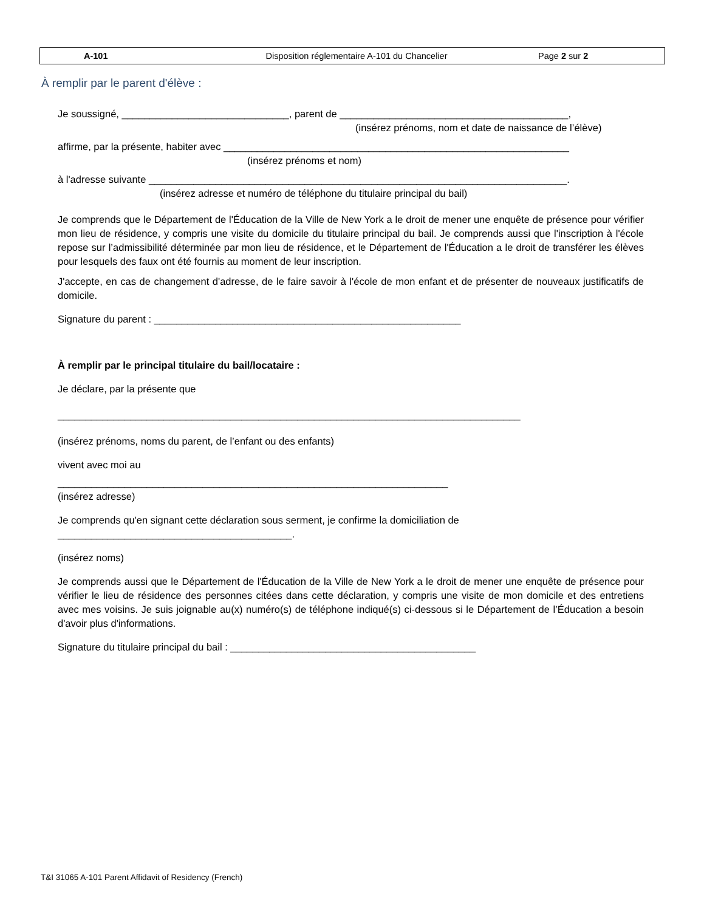| A-101 | Disposition réglementaire A-101 du Chancelier | Page 2 sur 2 |
À remplir par le parent d'élève :
Je soussigné, ______________________________, parent de _________________________________________,
(insérez prénoms, nom et date de naissance de l’élève)
affirme, par la présente, habiter avec ______________________________________________________________
(insérez prénoms et nom)
à l'adresse suivante ___________________________________________________________________________.
(insérez adresse et numéro de téléphone du titulaire principal du bail)
Je comprends que le Département de l'Éducation de la Ville de New York a le droit de mener une enquête de présence pour vérifier mon lieu de résidence, y compris une visite du domicile du titulaire principal du bail. Je comprends aussi que l'inscription à l'école repose sur l’admissibilité déterminée par mon lieu de résidence, et le Département de l'Éducation a le droit de transférer les élèves pour lesquels des faux ont été fournis au moment de leur inscription.
J'accepte, en cas de changement d'adresse, de le faire savoir à l'école de mon enfant et de présenter de nouveaux justificatifs de domicile.
Signature du parent : _______________________________________________________
À remplir par le principal titulaire du bail/locataire :
Je déclare, par la présente que
___________________________________________________________________________________
(insérez prénoms, noms du parent, de l’enfant ou des enfants)
vivent avec moi au
______________________________________________________________________
(insérez adresse)
Je comprends qu'en signant cette déclaration sous serment, je confirme la domiciliation de
__________________________________________.
(insérez noms)
Je comprends aussi que le Département de l'Éducation de la Ville de New York a le droit de mener une enquête de présence pour vérifier le lieu de résidence des personnes citées dans cette déclaration, y compris une visite de mon domicile et des entretiens avec mes voisins. Je suis joignable au(x) numéro(s) de téléphone indiqué(s) ci-dessous si le Département de l’Éducation a besoin d'avoir plus d'informations.
Signature du titulaire principal du bail : ____________________________________________
T&I 31065 A-101 Parent Affidavit of Residency (French)